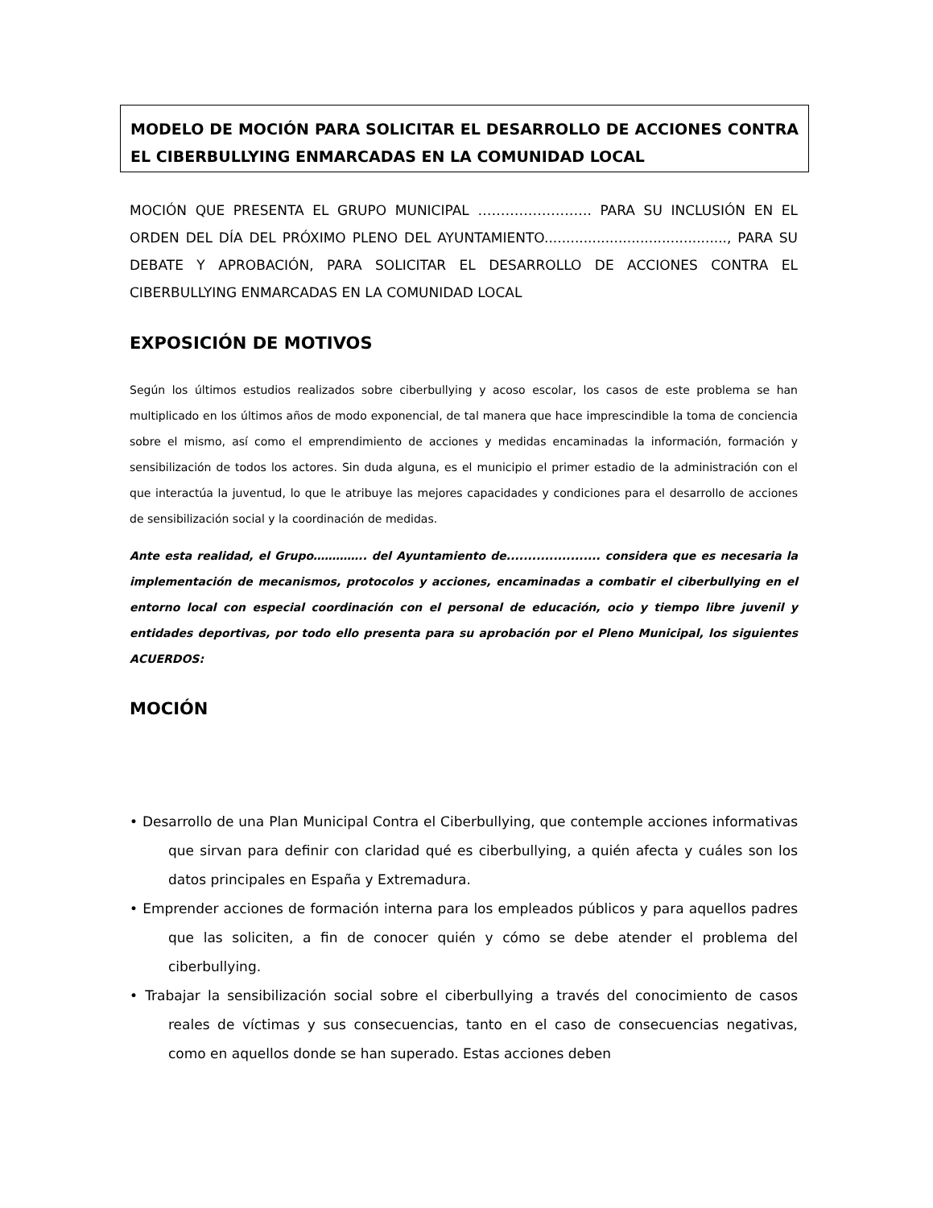MODELO DE MOCIÓN PARA SOLICITAR EL DESARROLLO DE ACCIONES CONTRA EL CIBERBULLYING ENMARCADAS EN LA COMUNIDAD LOCAL
MOCIÓN QUE PRESENTA EL GRUPO MUNICIPAL ……………………. PARA SU INCLUSIÓN EN EL ORDEN DEL DÍA DEL PRÓXIMO PLENO DEL AYUNTAMIENTO.........................................., PARA SU DEBATE Y APROBACIÓN, PARA SOLICITAR EL DESARROLLO DE ACCIONES CONTRA EL CIBERBULLYING ENMARCADAS EN LA COMUNIDAD LOCAL
EXPOSICIÓN DE MOTIVOS
Según los últimos estudios realizados sobre ciberbullying y acoso escolar, los casos de este problema se han multiplicado en los últimos años de modo exponencial, de tal manera que hace imprescindible la toma de conciencia sobre el mismo, así como el emprendimiento de acciones y medidas encaminadas la información, formación y sensibilización de todos los actores. Sin duda alguna, es el municipio el primer estadio de la administración con el que interactúa la juventud, lo que le atribuye las mejores capacidades y condiciones para el desarrollo de acciones de sensibilización social y la coordinación de medidas.
Ante esta realidad, el Grupo………….. del Ayuntamiento de...................... considera que es necesaria la implementación de mecanismos, protocolos y acciones, encaminadas a combatir el ciberbullying en el entorno local con especial coordinación con el personal de educación, ocio y tiempo libre juvenil y entidades deportivas, por todo ello presenta para su aprobación por el Pleno Municipal, los siguientes ACUERDOS:
MOCIÓN
• Desarrollo de una Plan Municipal Contra el Ciberbullying, que contemple acciones informativas que sirvan para definir con claridad qué es ciberbullying, a quién afecta y cuáles son los datos principales en España y Extremadura.
• Emprender acciones de formación interna para los empleados públicos y para aquellos padres que las soliciten, a fin de conocer quién y cómo se debe atender el problema del ciberbullying.
• Trabajar la sensibilización social sobre el ciberbullying a través del conocimiento de casos reales de víctimas y sus consecuencias, tanto en el caso de consecuencias negativas, como en aquellos donde se han superado. Estas acciones deben